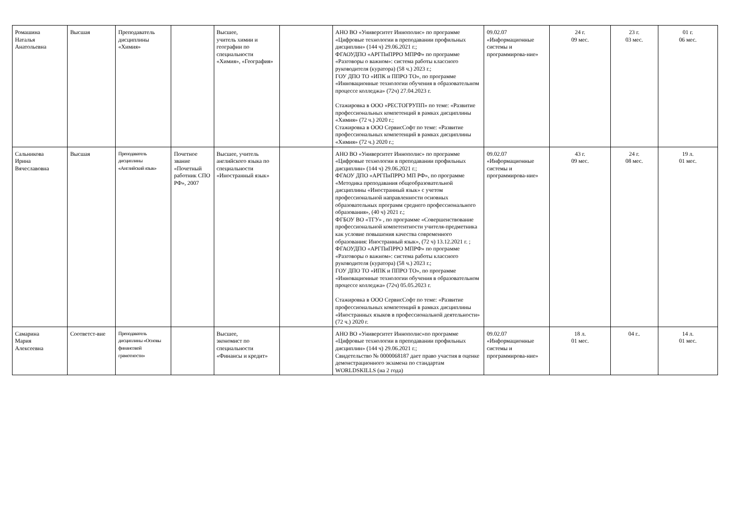| Ромашина Наталья Анатольевна | Высшая | Преподаватель дисциплины «Химия» | | Высшее, учитель химии и географии по специальности «Химия», «География» | | АНО ВО «Университет Иннополис» по программе «Цифровые технологии в преподавании профильных дисциплин» (144 ч) 29.06.2021 г.; ФГАОУДПО «АРГПиПРРО МПРФ» по программе «Разговоры о важном»: система работы классного руководителя (куратора) (58 ч.) 2023 г.; ГОУ ДПО ТО «ИПК и ППРО ТО», по программе «Инновационные технологии обучения в образовательном процессе колледжа» (72ч) 27.04.2023 г. Стажировка в ООО «РЕСТОГРУПП» по теме: «Развитие профессиональных компетенций в рамках дисциплины «Химия» (72 ч.) 2020 г.; Стажировка в ООО СервисСофт по теме: «Развитие профессиональных компетенций в рамках дисциплины «Химия» (72 ч.) 2020 г.; | 09.02.07 «Информационные системы и программирова-ние» | 24 г. 09 мес. | 23 г. 03 мес. | 01 г. 06 мес. |
| Сальникова Ирина Вячеславовна | Высшая | Преподаватель дисциплины «Английский язык» | Почетное звание «Почетный работник СПО РФ», 2007 | Высшее, учитель английского языка по специальности «Иностранный язык» | | АНО ВО «Университет Иннополис» по программе «Цифровые технологии в преподавании профильных дисциплин» (144 ч) 29.06.2021 г.; ФГАОУ ДПО «АРГПиПРРО МП РФ», по программе «Методика преподавания общеобразовательной дисциплины «Иностранный язык» с учетом профессиональной направленности основных образовательных программ среднего профессионального образования», (40 ч) 2021 г.; ФГБОУ ВО «ТГУ» , по программе «Совершенствование профессиональной компетентности учителя-предметника как условие повышения качества современного образования: Иностранный язык», (72 ч) 13.12.2021 г. ; ФГАОУДПО «АРГПиПРРО МПРФ» по программе «Разговоры о важном»: система работы классного руководителя (куратора) (58 ч.) 2023 г.; ГОУ ДПО ТО «ИПК и ППРО ТО», по программе «Инновационные технологии обучения в образовательном процессе колледжа» (72ч) 05.05.2023 г. Стажировка в ООО СервисСофт по теме: «Развитие профессиональных компетенций в рамках дисциплины «Иностранных языков в профессиональной деятельности» (72 ч.) 2020 г. | 09.02.07 «Информационные системы и программирова-ние» | 43 г. 09 мес. | 24 г. 08 мес. | 19 л. 01 мес. |
| Самарина Мария Алексеевна | Соответст-вие | Преподаватель дисциплины «Основы финансовой грамотности» | | Высшее, экономист по специальности «Финансы и кредит» | | АНО ВО «Университет Иннополис»по программе «Цифровые технологии в преподавании профильных дисциплин» (144 ч) 29.06.2021 г.; Свидетельство № 0000068187 дает право участия в оценке демонстрационного экзамена по стандартам WORLDSKILLS (на 2 года) | 09.02.07 «Информационные системы и программирова-ние» | 18 л. 01 мес. | 04 г.. | 14 л. 01 мес. |